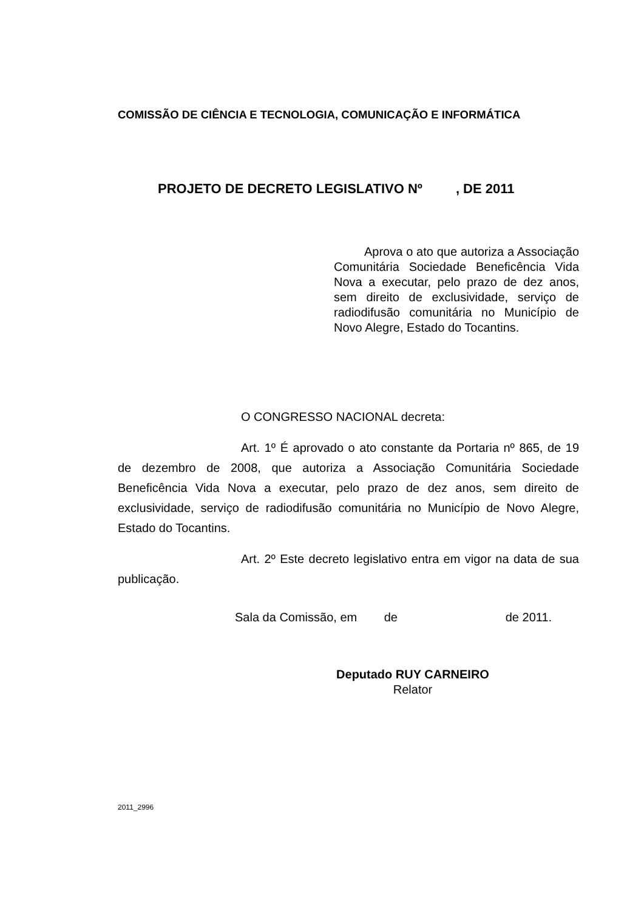COMISSÃO DE CIÊNCIA E TECNOLOGIA, COMUNICAÇÃO E INFORMÁTICA
PROJETO DE DECRETO LEGISLATIVO Nº , DE 2011
Aprova o ato que autoriza a Associação Comunitária Sociedade Beneficência Vida Nova a executar, pelo prazo de dez anos, sem direito de exclusividade, serviço de radiodifusão comunitária no Município de Novo Alegre, Estado do Tocantins.
O CONGRESSO NACIONAL decreta:
Art. 1º É aprovado o ato constante da Portaria nº 865, de 19 de dezembro de 2008, que autoriza a Associação Comunitária Sociedade Beneficência Vida Nova a executar, pelo prazo de dez anos, sem direito de exclusividade, serviço de radiodifusão comunitária no Município de Novo Alegre, Estado do Tocantins.
Art. 2º Este decreto legislativo entra em vigor na data de sua publicação.
Sala da Comissão, em de de 2011.
Deputado RUY CARNEIRO
Relator
2011_2996